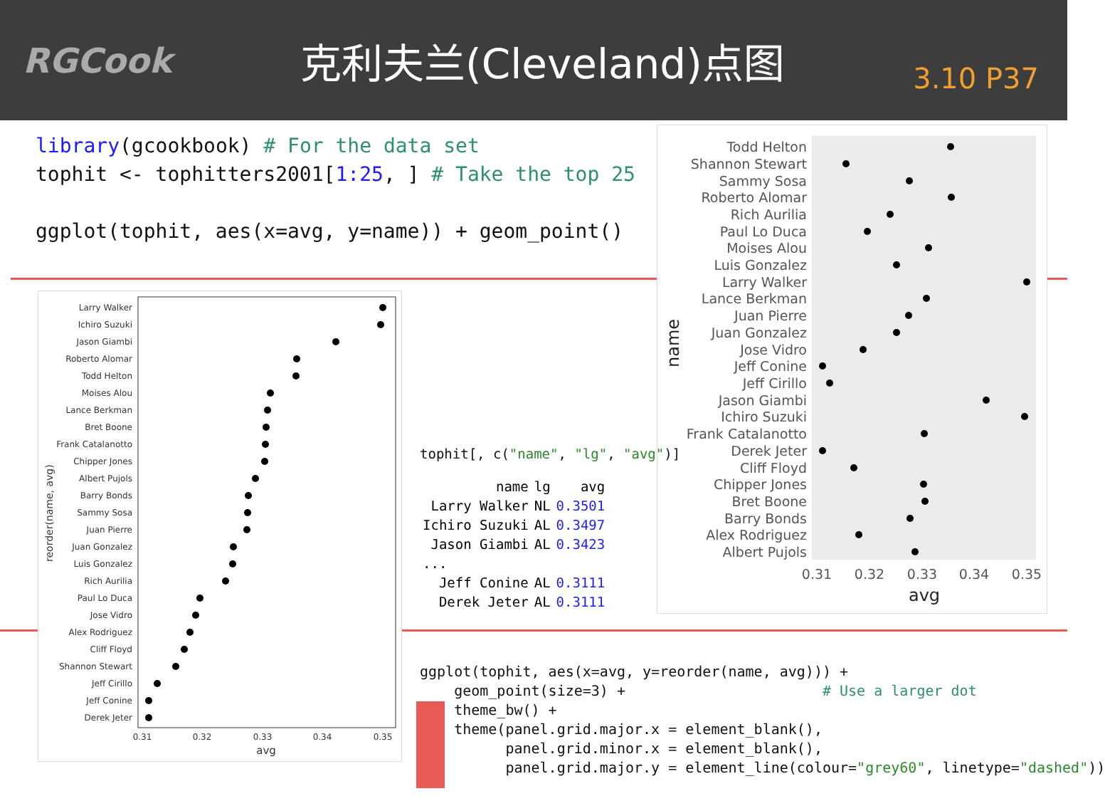RGCook
克利夫兰(Cleveland)点图
3.10 P37
library(gcookbook) # For the data set tophit <- tophitters2001[1:25, ] # Take the top 25 ggplot(tophit, aes(x=avg, y=name)) + geom_point()
name
Todd Helton
Shannon Stewart
Sammy Sosa
Roberto Alomar
Rich Aurilia
Paul Lo Duca
Moises Alou
Luis Gonzalez
Larry Walker
Lance Berkman
Juan Pierre
Juan Gonzalez
Jose Vidro
Jeff Conine
Jeff Cirillo
Jason Giambi
Ichiro Suzuki
Frank Catalanotto
Derek Jeter
Cliff Floyd
Chipper Jones
Bret Boone
Barry Bonds
Alex Rodriguez
Albert Pujols
0.31
0.32
0.33
0.34
0.35
avg
reorder(name, avg)
Larry Walker
Ichiro Suzuki
Jason Giambi
Roberto Alomar
Todd Helton
Moises Alou
Lance Berkman
Bret Boone
Frank Catalanotto
Chipper Jones
Albert Pujols
Barry Bonds
Sammy Sosa
Juan Pierre
Juan Gonzalez
Luis Gonzalez
Rich Aurilia
Paul Lo Duca
Jose Vidro
Alex Rodriguez
Cliff Floyd
Shannon Stewart
Jeff Cirillo
Jeff Conine
Derek Jeter
0.31
0.32
0.33
0.34
0.35
avg
tophit[, c("name", "lg", "avg")]
| name | lg | avg |
| --- | --- | --- |
| Larry Walker | NL | 0.3501 |
| Ichiro Suzuki | AL | 0.3497 |
| Jason Giambi | AL | 0.3423 |
| ... | | |
| Jeff Conine | AL | 0.3111 |
| Derek Jeter | AL | 0.3111 |
ggplot(tophit, aes(x=avg, y=reorder(name, avg))) + geom_point(size=3) + # Use a larger dot theme_bw() + theme(panel.grid.major.x = element_blank(), panel.grid.minor.x = element_blank(), panel.grid.major.y = element_line(colour="grey60", linetype="dashed"))